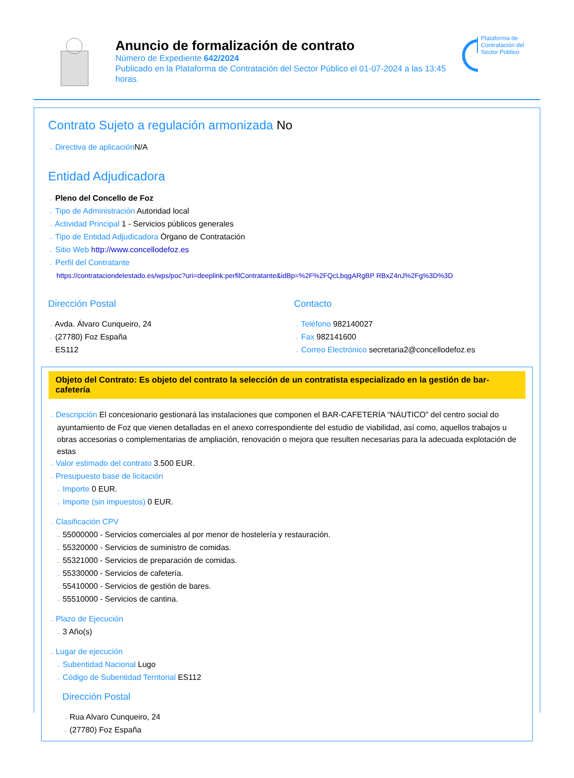Anuncio de formalización de contrato
Número de Expediente 642/2024
Publicado en la Plataforma de Contratación del Sector Público el 01-07-2024 a las 13:45 horas.
Plataforma de Contratación del Sector Público
Contrato Sujeto a regulación armonizada No
→ Directiva de aplicación N/A
Entidad Adjudicadora
→ Pleno del Concello de Foz
→ Tipo de Administración Autoridad local
→ Actividad Principal 1 - Servicios públicos generales
→ Tipo de Entidad Adjudicadora Órgano de Contratación
→ Sitio Web http://www.concellodefoz.es
→ Perfil del Contratante
https://contrataciondelestado.es/wps/poc?uri=deeplink:perfilContratante&idBp=%2F%2FQcLbqgARgBP RBxZ4nJ%2Fg%3D%3D
Dirección Postal
→ Avda. Álvaro Cunqueiro, 24
→ (27780) Foz España
→ ES112
Contacto
→ Teléfono 982140027
→ Fax 982141600
→ Correo Electrónico secretaria2@concellodefoz.es
Objeto del Contrato: Es objeto del contrato la selección de un contratista especializado en la gestión de bar-cafetería
→ Descripción El concesionario gestionará las instalaciones que componen el BAR-CAFETERÍA “NÁUTICO” del centro social do ayuntamiento de Foz que vienen detalladas en el anexo correspondiente del estudio de viabilidad, así como, aquellos trabajos u obras accesorias o complementarias de ampliación, renovación o mejora que resulten necesarias para la adecuada explotación de estas
→ Valor estimado del contrato 3.500 EUR.
→ Presupuesto base de licitación
→ Importe 0 EUR.
→ Importe (sin impuestos) 0 EUR.
→ Clasificación CPV
→ 55000000 - Servicios comerciales al por menor de hostelería y restauración.
→ 55320000 - Servicios de suministro de comidas.
→ 55321000 - Servicios de preparación de comidas.
→ 55330000 - Servicios de cafetería.
→ 55410000 - Servicios de gestión de bares.
→ 55510000 - Servicios de cantina.
→ Plazo de Ejecución
→ 3 Año(s)
→ Lugar de ejecución
→ Subentidad Nacional Lugo
→ Código de Subentidad Territorial ES112
Dirección Postal
→ Rua Alvaro Cunqueiro, 24
→ (27780) Foz España